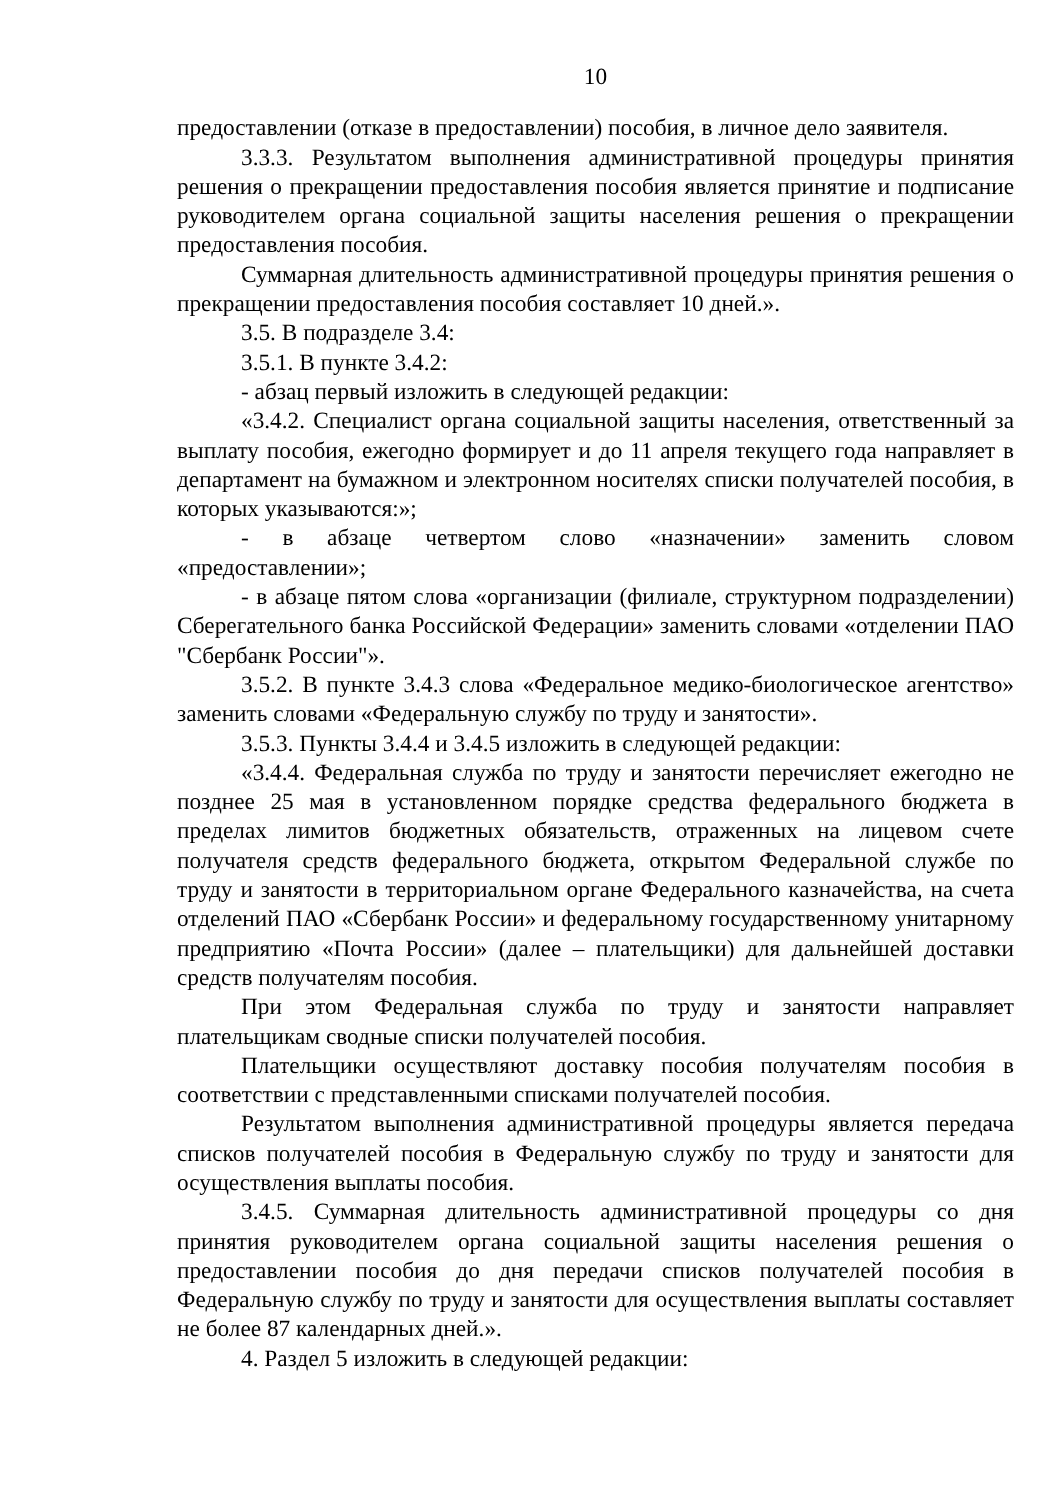10
предоставлении (отказе в предоставлении) пособия, в личное дело заявителя.
3.3.3. Результатом выполнения административной процедуры принятия решения о прекращении предоставления пособия является принятие и подписание руководителем органа социальной защиты населения решения о прекращении предоставления пособия.
Суммарная длительность административной процедуры принятия решения о прекращении предоставления пособия составляет 10 дней.».
3.5. В подразделе 3.4:
3.5.1. В пункте 3.4.2:
- абзац первый изложить в следующей редакции:
«3.4.2. Специалист органа социальной защиты населения, ответственный за выплату пособия, ежегодно формирует и до 11 апреля текущего года направляет в департамент на бумажном и электронном носителях списки получателей пособия, в которых указываются:»;
- в абзаце четвертом слово «назначении» заменить словом «предоставлении»;
- в абзаце пятом слова «организации (филиале, структурном подразделении) Сберегательного банка Российской Федерации» заменить словами «отделении ПАО "Сбербанк России"».
3.5.2. В пункте 3.4.3 слова «Федеральное медико-биологическое агентство» заменить словами «Федеральную службу по труду и занятости».
3.5.3. Пункты 3.4.4 и 3.4.5 изложить в следующей редакции:
«3.4.4. Федеральная служба по труду и занятости перечисляет ежегодно не позднее 25 мая в установленном порядке средства федерального бюджета в пределах лимитов бюджетных обязательств, отраженных на лицевом счете получателя средств федерального бюджета, открытом Федеральной службе по труду и занятости в территориальном органе Федерального казначейства, на счета отделений ПАО «Сбербанк России» и федеральному государственному унитарному предприятию «Почта России» (далее – плательщики) для дальнейшей доставки средств получателям пособия.
При этом Федеральная служба по труду и занятости направляет плательщикам сводные списки получателей пособия.
Плательщики осуществляют доставку пособия получателям пособия в соответствии с представленными списками получателей пособия.
Результатом выполнения административной процедуры является передача списков получателей пособия в Федеральную службу по труду и занятости для осуществления выплаты пособия.
3.4.5. Суммарная длительность административной процедуры со дня принятия руководителем органа социальной защиты населения решения о предоставлении пособия до дня передачи списков получателей пособия в Федеральную службу по труду и занятости для осуществления выплаты составляет не более 87 календарных дней.».
4. Раздел 5 изложить в следующей редакции: